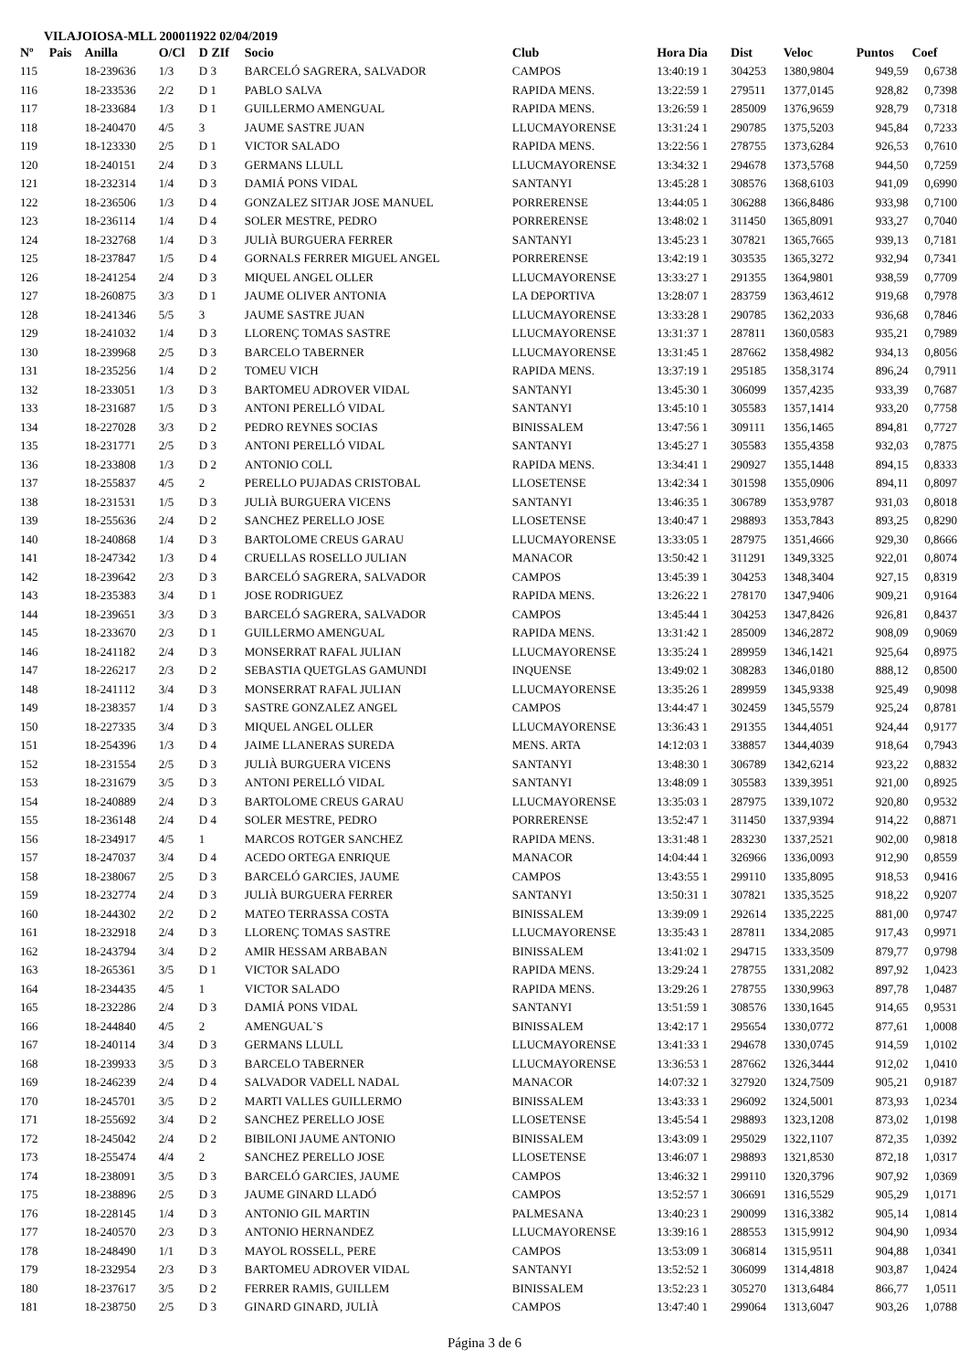VILAJOIOSA-MLL 200011922 02/04/2019
| Nº | Pais | Anilla | O/Cl | D ZIf | Socio | Club | Hora Dia | Dist | Veloc | Puntos | Coef |
| --- | --- | --- | --- | --- | --- | --- | --- | --- | --- | --- | --- |
| 115 | | 18-239636 | 1/3 | D 3 | BARCELÓ SAGRERA, SALVADOR | CAMPOS | 13:40:19 1 | 304253 | 1380,9804 | 949,59 | 0,6738 |
| 116 | | 18-233536 | 2/2 | D 1 | PABLO SALVA | RAPIDA MENS. | 13:22:59 1 | 279511 | 1377,0145 | 928,82 | 0,7398 |
| 117 | | 18-233684 | 1/3 | D 1 | GUILLERMO AMENGUAL | RAPIDA MENS. | 13:26:59 1 | 285009 | 1376,9659 | 928,79 | 0,7318 |
| 118 | | 18-240470 | 4/5 | 3 | JAUME SASTRE JUAN | LLUCMAYORENSE | 13:31:24 1 | 290785 | 1375,5203 | 945,84 | 0,7233 |
| 119 | | 18-123330 | 2/5 | D 1 | VICTOR SALADO | RAPIDA MENS. | 13:22:56 1 | 278755 | 1373,6284 | 926,53 | 0,7610 |
| 120 | | 18-240151 | 2/4 | D 3 | GERMANS LLULL | LLUCMAYORENSE | 13:34:32 1 | 294678 | 1373,5768 | 944,50 | 0,7259 |
| 121 | | 18-232314 | 1/4 | D 3 | DAMIÁ PONS VIDAL | SANTANYI | 13:45:28 1 | 308576 | 1368,6103 | 941,09 | 0,6990 |
| 122 | | 18-236506 | 1/3 | D 4 | GONZALEZ SITJAR JOSE MANUEL | PORRERENSE | 13:44:05 1 | 306288 | 1366,8486 | 933,98 | 0,7100 |
| 123 | | 18-236114 | 1/4 | D 4 | SOLER MESTRE, PEDRO | PORRERENSE | 13:48:02 1 | 311450 | 1365,8091 | 933,27 | 0,7040 |
| 124 | | 18-232768 | 1/4 | D 3 | JULIÀ BURGUERA FERRER | SANTANYI | 13:45:23 1 | 307821 | 1365,7665 | 939,13 | 0,7181 |
| 125 | | 18-237847 | 1/5 | D 4 | GORNALS FERRER MIGUEL ANGEL | PORRERENSE | 13:42:19 1 | 303535 | 1365,3272 | 932,94 | 0,7341 |
| 126 | | 18-241254 | 2/4 | D 3 | MIQUEL ANGEL OLLER | LLUCMAYORENSE | 13:33:27 1 | 291355 | 1364,9801 | 938,59 | 0,7709 |
| 127 | | 18-260875 | 3/3 | D 1 | JAUME OLIVER ANTONIA | LA DEPORTIVA | 13:28:07 1 | 283759 | 1363,4612 | 919,68 | 0,7978 |
| 128 | | 18-241346 | 5/5 | 3 | JAUME SASTRE JUAN | LLUCMAYORENSE | 13:33:28 1 | 290785 | 1362,2033 | 936,68 | 0,7846 |
| 129 | | 18-241032 | 1/4 | D 3 | LLORENÇ TOMAS SASTRE | LLUCMAYORENSE | 13:31:37 1 | 287811 | 1360,0583 | 935,21 | 0,7989 |
| 130 | | 18-239968 | 2/5 | D 3 | BARCELO TABERNER | LLUCMAYORENSE | 13:31:45 1 | 287662 | 1358,4982 | 934,13 | 0,8056 |
| 131 | | 18-235256 | 1/4 | D 2 | TOMEU VICH | RAPIDA MENS. | 13:37:19 1 | 295185 | 1358,3174 | 896,24 | 0,7911 |
| 132 | | 18-233051 | 1/3 | D 3 | BARTOMEU ADROVER VIDAL | SANTANYI | 13:45:30 1 | 306099 | 1357,4235 | 933,39 | 0,7687 |
| 133 | | 18-231687 | 1/5 | D 3 | ANTONI PERELLÓ VIDAL | SANTANYI | 13:45:10 1 | 305583 | 1357,1414 | 933,20 | 0,7758 |
| 134 | | 18-227028 | 3/3 | D 2 | PEDRO REYNES SOCIAS | BINISSALEM | 13:47:56 1 | 309111 | 1356,1465 | 894,81 | 0,7727 |
| 135 | | 18-231771 | 2/5 | D 3 | ANTONI PERELLÓ VIDAL | SANTANYI | 13:45:27 1 | 305583 | 1355,4358 | 932,03 | 0,7875 |
| 136 | | 18-233808 | 1/3 | D 2 | ANTONIO COLL | RAPIDA MENS. | 13:34:41 1 | 290927 | 1355,1448 | 894,15 | 0,8333 |
| 137 | | 18-255837 | 4/5 | 2 | PERELLO PUJADAS CRISTOBAL | LLOSETENSE | 13:42:34 1 | 301598 | 1355,0906 | 894,11 | 0,8097 |
| 138 | | 18-231531 | 1/5 | D 3 | JULIÀ BURGUERA VICENS | SANTANYI | 13:46:35 1 | 306789 | 1353,9787 | 931,03 | 0,8018 |
| 139 | | 18-255636 | 2/4 | D 2 | SANCHEZ PERELLO JOSE | LLOSETENSE | 13:40:47 1 | 298893 | 1353,7843 | 893,25 | 0,8290 |
| 140 | | 18-240868 | 1/4 | D 3 | BARTOLOME CREUS GARAU | LLUCMAYORENSE | 13:33:05 1 | 287975 | 1351,4666 | 929,30 | 0,8666 |
| 141 | | 18-247342 | 1/3 | D 4 | CRUELLAS ROSELLO JULIAN | MANACOR | 13:50:42 1 | 311291 | 1349,3325 | 922,01 | 0,8074 |
| 142 | | 18-239642 | 2/3 | D 3 | BARCELÓ SAGRERA, SALVADOR | CAMPOS | 13:45:39 1 | 304253 | 1348,3404 | 927,15 | 0,8319 |
| 143 | | 18-235383 | 3/4 | D 1 | JOSE RODRIGUEZ | RAPIDA MENS. | 13:26:22 1 | 278170 | 1347,9406 | 909,21 | 0,9164 |
| 144 | | 18-239651 | 3/3 | D 3 | BARCELÓ SAGRERA, SALVADOR | CAMPOS | 13:45:44 1 | 304253 | 1347,8426 | 926,81 | 0,8437 |
| 145 | | 18-233670 | 2/3 | D 1 | GUILLERMO AMENGUAL | RAPIDA MENS. | 13:31:42 1 | 285009 | 1346,2872 | 908,09 | 0,9069 |
| 146 | | 18-241182 | 2/4 | D 3 | MONSERRAT RAFAL JULIAN | LLUCMAYORENSE | 13:35:24 1 | 289959 | 1346,1421 | 925,64 | 0,8975 |
| 147 | | 18-226217 | 2/3 | D 2 | SEBASTIA QUETGLAS GAMUNDI | INQUENSE | 13:49:02 1 | 308283 | 1346,0180 | 888,12 | 0,8500 |
| 148 | | 18-241112 | 3/4 | D 3 | MONSERRAT RAFAL JULIAN | LLUCMAYORENSE | 13:35:26 1 | 289959 | 1345,9338 | 925,49 | 0,9098 |
| 149 | | 18-238357 | 1/4 | D 3 | SASTRE GONZALEZ ANGEL | CAMPOS | 13:44:47 1 | 302459 | 1345,5579 | 925,24 | 0,8781 |
| 150 | | 18-227335 | 3/4 | D 3 | MIQUEL ANGEL OLLER | LLUCMAYORENSE | 13:36:43 1 | 291355 | 1344,4051 | 924,44 | 0,9177 |
| 151 | | 18-254396 | 1/3 | D 4 | JAIME LLANERAS SUREDA | MENS. ARTA | 14:12:03 1 | 338857 | 1344,4039 | 918,64 | 0,7943 |
| 152 | | 18-231554 | 2/5 | D 3 | JULIÀ BURGUERA VICENS | SANTANYI | 13:48:30 1 | 306789 | 1342,6214 | 923,22 | 0,8832 |
| 153 | | 18-231679 | 3/5 | D 3 | ANTONI PERELLÓ VIDAL | SANTANYI | 13:48:09 1 | 305583 | 1339,3951 | 921,00 | 0,8925 |
| 154 | | 18-240889 | 2/4 | D 3 | BARTOLOME CREUS GARAU | LLUCMAYORENSE | 13:35:03 1 | 287975 | 1339,1072 | 920,80 | 0,9532 |
| 155 | | 18-236148 | 2/4 | D 4 | SOLER MESTRE, PEDRO | PORRERENSE | 13:52:47 1 | 311450 | 1337,9394 | 914,22 | 0,8871 |
| 156 | | 18-234917 | 4/5 | 1 | MARCOS ROTGER SANCHEZ | RAPIDA MENS. | 13:31:48 1 | 283230 | 1337,2521 | 902,00 | 0,9818 |
| 157 | | 18-247037 | 3/4 | D 4 | ACEDO ORTEGA ENRIQUE | MANACOR | 14:04:44 1 | 326966 | 1336,0093 | 912,90 | 0,8559 |
| 158 | | 18-238067 | 2/5 | D 3 | BARCELÓ GARCIES, JAUME | CAMPOS | 13:43:55 1 | 299110 | 1335,8095 | 918,53 | 0,9416 |
| 159 | | 18-232774 | 2/4 | D 3 | JULIÀ BURGUERA FERRER | SANTANYI | 13:50:31 1 | 307821 | 1335,3525 | 918,22 | 0,9207 |
| 160 | | 18-244302 | 2/2 | D 2 | MATEO TERRASSA COSTA | BINISSALEM | 13:39:09 1 | 292614 | 1335,2225 | 881,00 | 0,9747 |
| 161 | | 18-232918 | 2/4 | D 3 | LLORENÇ TOMAS SASTRE | LLUCMAYORENSE | 13:35:43 1 | 287811 | 1334,2085 | 917,43 | 0,9971 |
| 162 | | 18-243794 | 3/4 | D 2 | AMIR HESSAM ARBABAN | BINISSALEM | 13:41:02 1 | 294715 | 1333,3509 | 879,77 | 0,9798 |
| 163 | | 18-265361 | 3/5 | D 1 | VICTOR SALADO | RAPIDA MENS. | 13:29:24 1 | 278755 | 1331,2082 | 897,92 | 1,0423 |
| 164 | | 18-234435 | 4/5 | 1 | VICTOR SALADO | RAPIDA MENS. | 13:29:26 1 | 278755 | 1330,9963 | 897,78 | 1,0487 |
| 165 | | 18-232286 | 2/4 | D 3 | DAMIÁ PONS VIDAL | SANTANYI | 13:51:59 1 | 308576 | 1330,1645 | 914,65 | 0,9531 |
| 166 | | 18-244840 | 4/5 | 2 | AMENGUAL`S | BINISSALEM | 13:42:17 1 | 295654 | 1330,0772 | 877,61 | 1,0008 |
| 167 | | 18-240114 | 3/4 | D 3 | GERMANS LLULL | LLUCMAYORENSE | 13:41:33 1 | 294678 | 1330,0745 | 914,59 | 1,0102 |
| 168 | | 18-239933 | 3/5 | D 3 | BARCELO TABERNER | LLUCMAYORENSE | 13:36:53 1 | 287662 | 1326,3444 | 912,02 | 1,0410 |
| 169 | | 18-246239 | 2/4 | D 4 | SALVADOR VADELL NADAL | MANACOR | 14:07:32 1 | 327920 | 1324,7509 | 905,21 | 0,9187 |
| 170 | | 18-245701 | 3/5 | D 2 | MARTI VALLES GUILLERMO | BINISSALEM | 13:43:33 1 | 296092 | 1324,5001 | 873,93 | 1,0234 |
| 171 | | 18-255692 | 3/4 | D 2 | SANCHEZ PERELLO JOSE | LLOSETENSE | 13:45:54 1 | 298893 | 1323,1208 | 873,02 | 1,0198 |
| 172 | | 18-245042 | 2/4 | D 2 | BIBILONI JAUME ANTONIO | BINISSALEM | 13:43:09 1 | 295029 | 1322,1107 | 872,35 | 1,0392 |
| 173 | | 18-255474 | 4/4 | 2 | SANCHEZ PERELLO JOSE | LLOSETENSE | 13:46:07 1 | 298893 | 1321,8530 | 872,18 | 1,0317 |
| 174 | | 18-238091 | 3/5 | D 3 | BARCELÓ GARCIES, JAUME | CAMPOS | 13:46:32 1 | 299110 | 1320,3796 | 907,92 | 1,0369 |
| 175 | | 18-238896 | 2/5 | D 3 | JAUME GINARD LLADÓ | CAMPOS | 13:52:57 1 | 306691 | 1316,5529 | 905,29 | 1,0171 |
| 176 | | 18-228145 | 1/4 | D 3 | ANTONIO GIL MARTIN | PALMESANA | 13:40:23 1 | 290099 | 1316,3382 | 905,14 | 1,0814 |
| 177 | | 18-240570 | 2/3 | D 3 | ANTONIO HERNANDEZ | LLUCMAYORENSE | 13:39:16 1 | 288553 | 1315,9912 | 904,90 | 1,0934 |
| 178 | | 18-248490 | 1/1 | D 3 | MAYOL ROSSELL, PERE | CAMPOS | 13:53:09 1 | 306814 | 1315,9511 | 904,88 | 1,0341 |
| 179 | | 18-232954 | 2/3 | D 3 | BARTOMEU ADROVER VIDAL | SANTANYI | 13:52:52 1 | 306099 | 1314,4818 | 903,87 | 1,0424 |
| 180 | | 18-237617 | 3/5 | D 2 | FERRER RAMIS, GUILLEM | BINISSALEM | 13:52:23 1 | 305270 | 1313,6484 | 866,77 | 1,0511 |
| 181 | | 18-238750 | 2/5 | D 3 | GINARD GINARD, JULIÀ | CAMPOS | 13:47:40 1 | 299064 | 1313,6047 | 903,26 | 1,0788 |
Página 3 de 6